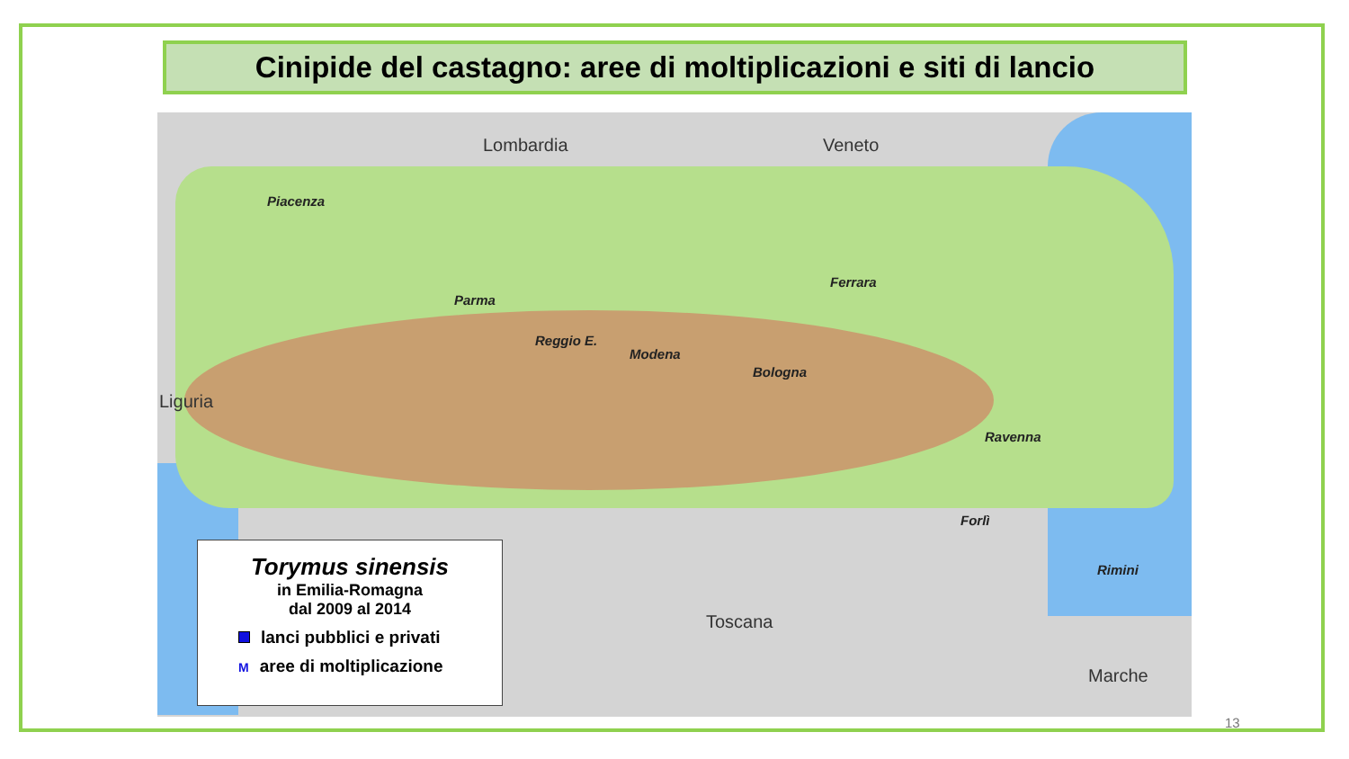Cinipide del castagno: aree di moltiplicazioni e siti di lancio
Lombardia Veneto
Liguria
Toscana
Marche
Piacenza
Parma
Reggio E.
Modena
Bologna
Ferrara
Ravenna
Forlì
Rimini
Torymus sinensis
in Emilia-Romagna
dal 2009 al 2014
lanci pubblici e privati
Maree di moltiplicazione
13